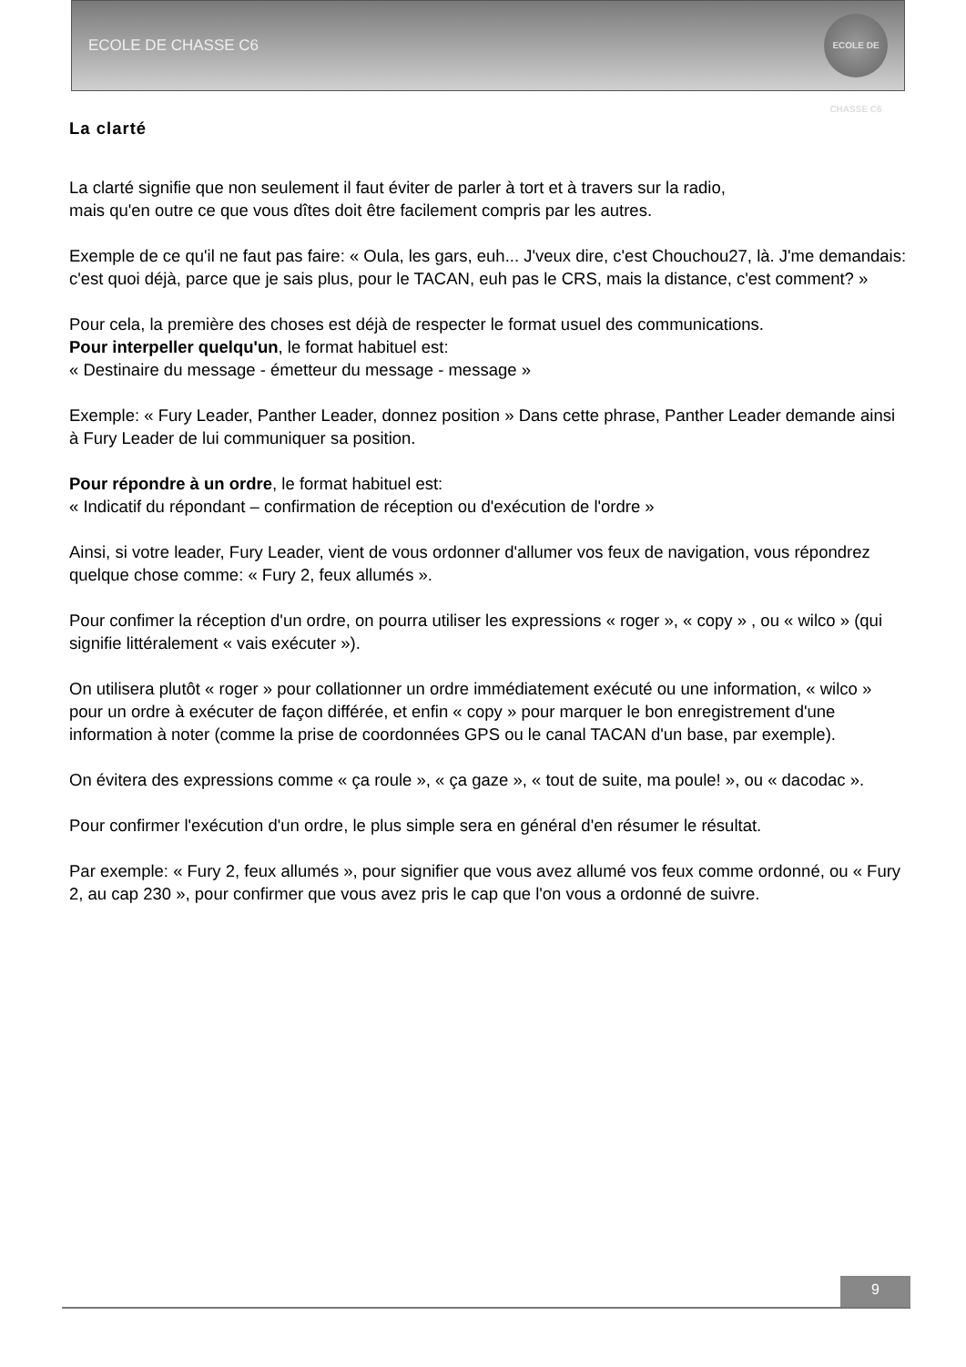ECOLE DE CHASSE C6
ECOLE DE CHASSE C6
La clarté
La clarté signifie que non seulement il faut éviter de parler à tort et à travers sur la radio,
mais qu'en outre ce que vous dîtes doit être facilement compris par les autres.
Exemple de ce qu'il ne faut pas faire: « Oula, les gars, euh... J'veux dire, c'est Chouchou27, là. J'me demandais: c'est quoi déjà, parce que je sais plus, pour le TACAN, euh pas le CRS, mais la distance, c'est comment? »
Pour cela, la première des choses est déjà de respecter le format usuel des communications.
Pour interpeller quelqu'un, le format habituel est:
« Destinaire du message - émetteur du message - message »
Exemple: « Fury Leader, Panther Leader, donnez position » Dans cette phrase, Panther Leader demande ainsi à Fury Leader de lui communiquer sa position.
Pour répondre à un ordre, le format habituel est:
« Indicatif du répondant – confirmation de réception ou d'exécution de l'ordre »
Ainsi, si votre leader, Fury Leader, vient de vous ordonner d'allumer vos feux de navigation, vous répondrez quelque chose comme: « Fury 2, feux allumés ».
Pour confimer la réception d'un ordre, on pourra utiliser les expressions « roger », « copy » , ou « wilco » (qui signifie littéralement « vais exécuter »).
On utilisera plutôt « roger » pour collationner un ordre immédiatement exécuté ou une information, « wilco » pour un ordre à exécuter de façon différée, et enfin « copy » pour marquer le bon enregistrement d'une information à noter (comme la prise de coordonnées GPS ou le canal TACAN d'un base, par exemple).
On évitera des expressions comme « ça roule », « ça gaze », « tout de suite, ma poule! », ou « dacodac ».
Pour confirmer l'exécution d'un ordre, le plus simple sera en général d'en résumer le résultat.
Par exemple: « Fury 2, feux allumés », pour signifier que vous avez allumé vos feux comme ordonné, ou « Fury 2, au cap 230 », pour confirmer que vous avez pris le cap que l'on vous a ordonné de suivre.
9